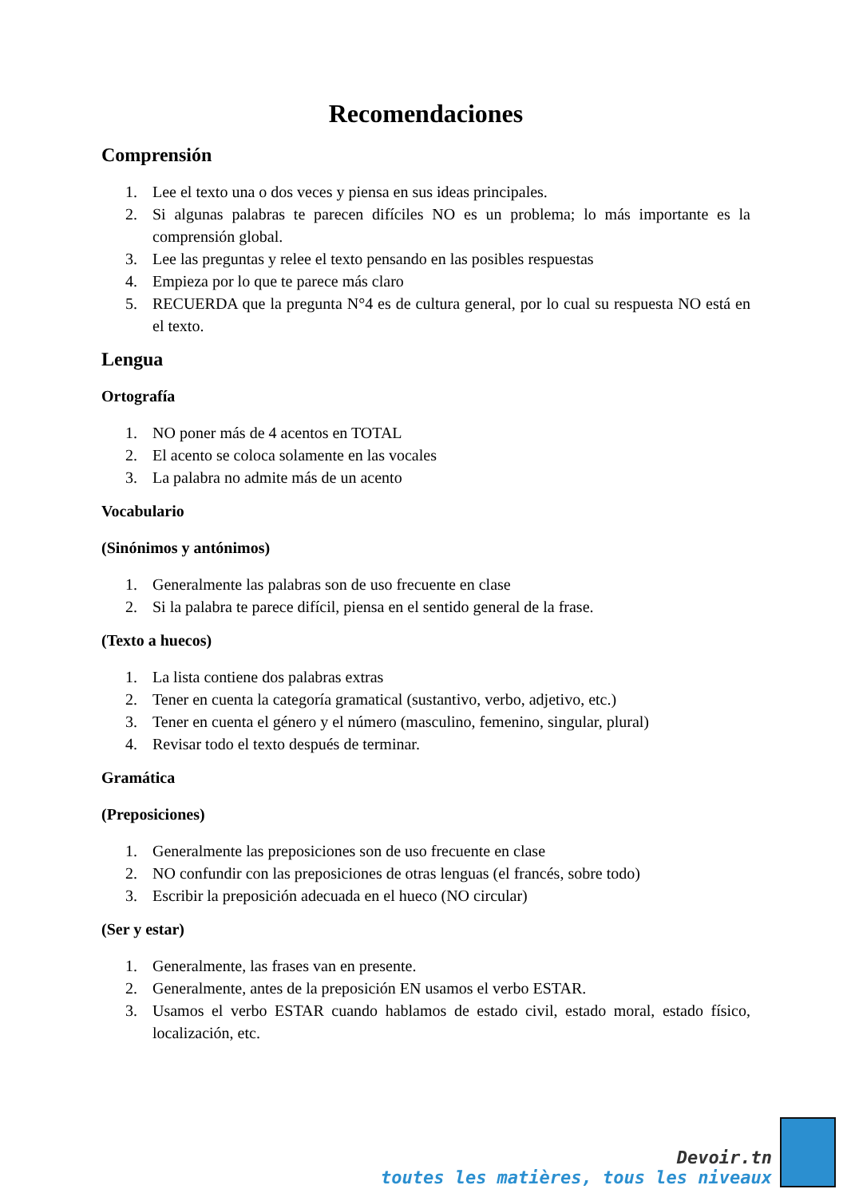Recomendaciones
Comprensión
1. Lee el texto una o dos veces y piensa en sus ideas principales.
2. Si algunas palabras te parecen difíciles NO es un problema; lo más importante es la comprensión global.
3. Lee las preguntas y relee el texto pensando en las posibles respuestas
4. Empieza por lo que te parece más claro
5. RECUERDA que la pregunta N°4 es de cultura general, por lo cual su respuesta NO está en el texto.
Lengua
Ortografía
1. NO poner más de 4 acentos en TOTAL
2. El acento se coloca solamente en las vocales
3. La palabra no admite más de un acento
Vocabulario
(Sinónimos y antónimos)
1. Generalmente las palabras son de uso frecuente en clase
2. Si la palabra te parece difícil, piensa en el sentido general de la frase.
(Texto a huecos)
1. La lista contiene dos palabras extras
2. Tener en cuenta la categoría gramatical (sustantivo, verbo, adjetivo, etc.)
3. Tener en cuenta el género y el número (masculino, femenino, singular, plural)
4. Revisar todo el texto después de terminar.
Gramática
(Preposiciones)
1. Generalmente las preposiciones son de uso frecuente en clase
2. NO confundir con las preposiciones de otras lenguas (el francés, sobre todo)
3. Escribir la preposición adecuada en el hueco (NO circular)
(Ser y estar)
1. Generalmente, las frases van en presente.
2. Generalmente, antes de la preposición EN usamos el verbo ESTAR.
3. Usamos el verbo ESTAR cuando hablamos de estado civil, estado moral, estado físico, localización, etc.
Devoir.tn
toutes les matières, tous les niveaux